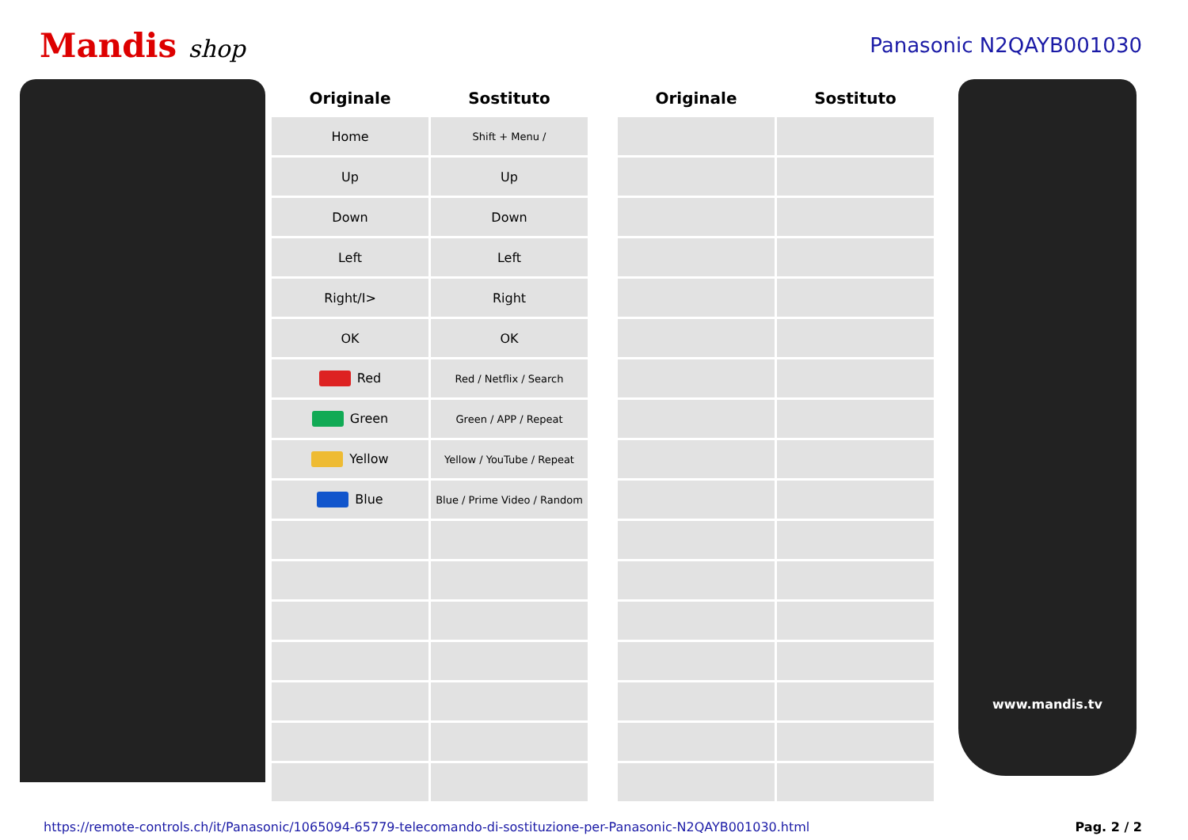Mandis shop
Panasonic N2QAYB001030
| Originale | Sostituto | | Originale | Sostituto |
| --- | --- | --- | --- | --- |
| Home | Shift + Menu / | | | |
| Up | Up | | | |
| Down | Down | | | |
| Left | Left | | | |
| Right/I> | Right | | | |
| OK | OK | | | |
| Red | Red / Netflix / Search | | | |
| Green | Green / APP / Repeat | | | |
| Yellow | Yellow / YouTube / Repeat | | | |
| Blue | Blue / Prime Video / Random | | | |
www.mandis.tv
https://remote-controls.ch/it/Panasonic/1065094-65779-telecomando-di-sostituzione-per-Panasonic-N2QAYB001030.html Pag. 2 / 2